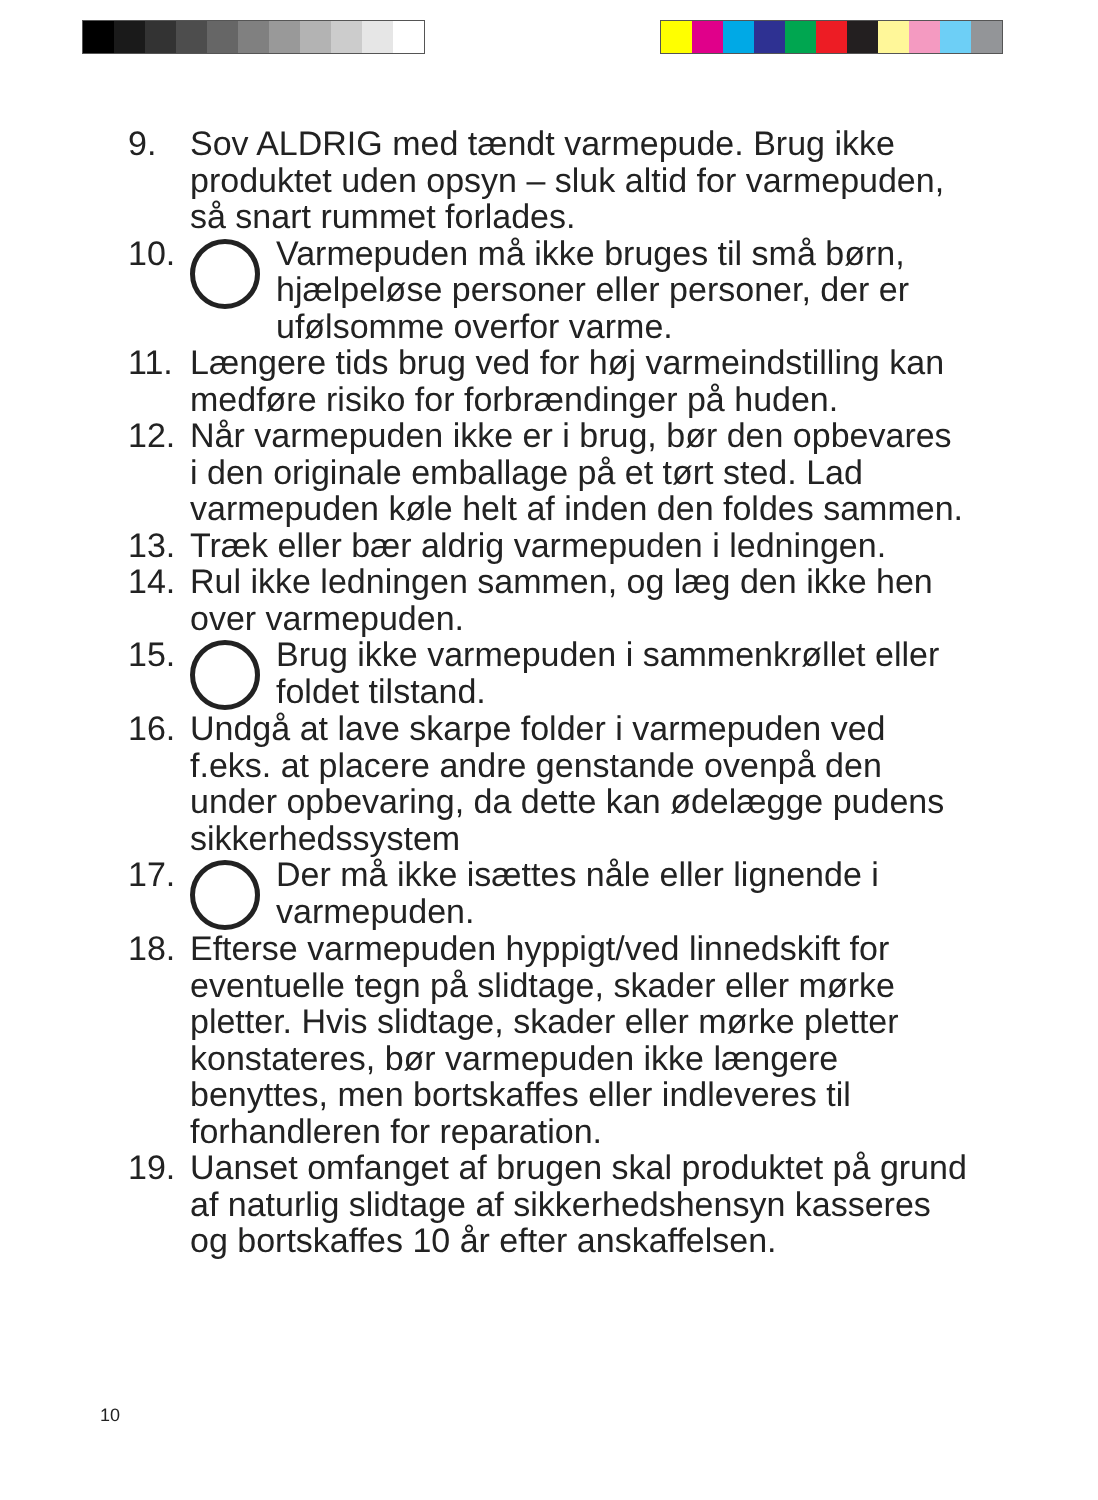9. Sov ALDRIG med tændt varmepude. Brug ikke produktet uden opsyn – sluk altid for varmepuden, så snart rummet forlades.
10. Varmepuden må ikke bruges til små børn, hjælpeløse personer eller personer, der er ufølsomme overfor varme.
11. Længere tids brug ved for høj varmeindstilling kan medføre risiko for forbrændinger på huden.
12. Når varmepuden ikke er i brug, bør den opbevares i den originale emballage på et tørt sted. Lad varmepuden køle helt af inden den foldes sammen.
13. Træk eller bær aldrig varmepuden i ledningen.
14. Rul ikke ledningen sammen, og læg den ikke hen over varmepuden.
15. Brug ikke varmepuden i sammenkrøllet eller foldet tilstand.
16. Undgå at lave skarpe folder i varmepuden ved f.eks. at placere andre genstande ovenpå den under opbevaring, da dette kan ødelægge pudens sikkerhedssystem
17. Der må ikke isættes nåle eller lignende i varmepuden.
18. Efterse varmepuden hyppigt/ved linnedskift for eventuelle tegn på slidtage, skader eller mørke pletter. Hvis slidtage, skader eller mørke pletter konstateres, bør varmepuden ikke længere benyttes, men bortskaffes eller indleveres til forhandleren for reparation.
19. Uanset omfanget af brugen skal produktet på grund af naturlig slidtage af sikkerhedshensyn kasseres og bortskaffes 10 år efter anskaffelsen.
10